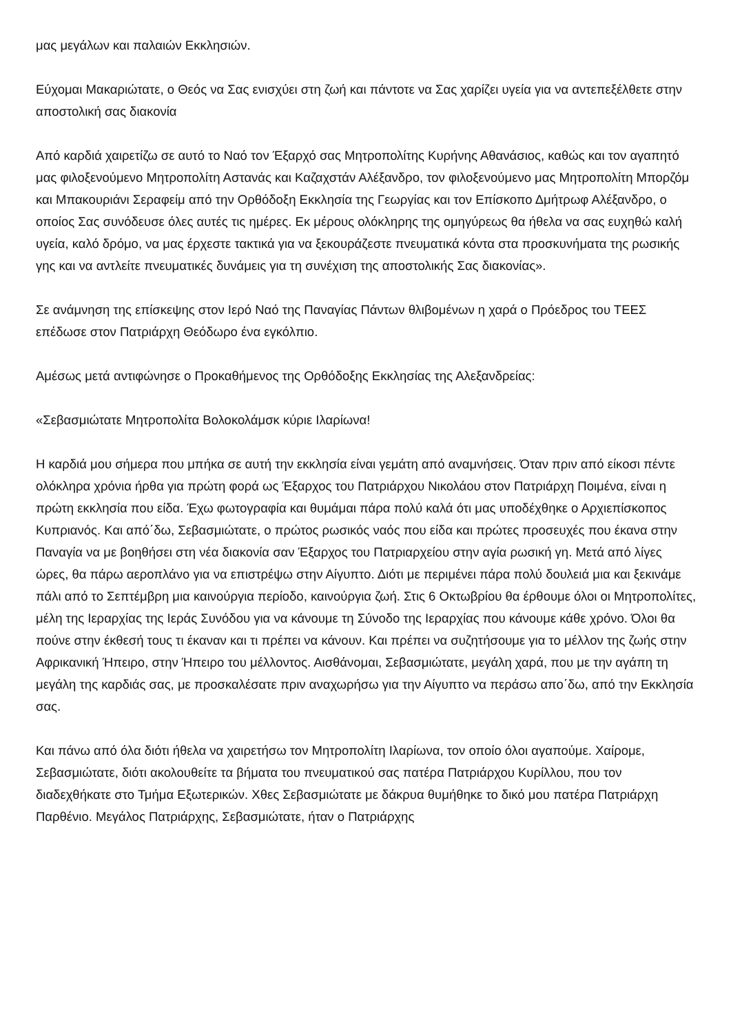μας μεγάλων και παλαιών Εκκλησιών.
Εύχομαι Μακαριώτατε, ο Θεός να Σας ενισχύει στη ζωή και πάντοτε να Σας χαρίζει υγεία για να αντεπεξέλθετε στην αποστολική σας διακονία
Από καρδιά χαιρετίζω σε αυτό το Ναό τον Έξαρχό σας Μητροπολίτης Κυρήνης Αθανάσιος, καθώς και τον αγαπητό μας φιλοξενούμενο Μητροπολίτη Αστανάς και Καζαχστάν Αλέξανδρο, τον φιλοξενούμενο μας Μητροπολίτη Μπορζόμ και Μπακουριάνι Σεραφείμ από την Ορθόδοξη Εκκλησία της Γεωργίας και τον Επίσκοπο Δμήτρωφ Αλέξανδρο, ο οποίος Σας συνόδευσε όλες αυτές τις ημέρες. Εκ μέρους ολόκληρης της ομηγύρεως θα ήθελα να σας ευχηθώ καλή υγεία, καλό δρόμο, να μας έρχεστε τακτικά για να ξεκουράζεστε πνευματικά κόντα στα προσκυνήματα της ρωσικής γης και να αντλείτε πνευματικές δυνάμεις για τη συνέχιση της αποστολικής Σας διακονίας».
Σε ανάμνηση της επίσκεψης στον Ιερό Ναό της Παναγίας Πάντων θλιβομένων η χαρά ο Πρόεδρος του ΤΕΕΣ επέδωσε στον Πατριάρχη Θεόδωρο ένα εγκόλπιο.
Αμέσως μετά αντιφώνησε ο Προκαθήμενος της Ορθόδοξης Εκκλησίας της Αλεξανδρείας:
«Σεβασμιώτατε Μητροπολίτα Βολοκολάμσκ κύριε Ιλαρίωνα!
Η καρδιά μου σήμερα που μπήκα σε αυτή την εκκλησία είναι γεμάτη από αναμνήσεις. Όταν πριν από είκοσι πέντε ολόκληρα χρόνια ήρθα για πρώτη φορά ως Έξαρχος του Πατριάρχου Νικολάου στον Πατριάρχη Ποιμένα, είναι η πρώτη εκκλησία που είδα. Έχω φωτογραφία και θυμάμαι πάρα πολύ καλά ότι μας υποδέχθηκε ο Αρχιεπίσκοπος Κυπριανός. Και από΄δω, Σεβασμιώτατε, ο πρώτος ρωσικός ναός που είδα και πρώτες προσευχές που έκανα στην Παναγία να με βοηθήσει στη νέα διακονία σαν Έξαρχος του Πατριαρχείου στην αγία ρωσική γη. Μετά από λίγες ώρες, θα πάρω αεροπλάνο για να επιστρέψω στην Αίγυπτο. Διότι με περιμένει πάρα πολύ δουλειά μια και ξεκινάμε πάλι από το Σεπτέμβρη μια καινούργια περίοδο, καινούργια ζωή. Στις 6 Οκτωβρίου θα έρθουμε όλοι οι Μητροπολίτες, μέλη της Ιεραρχίας της Ιεράς Συνόδου για να κάνουμε τη Σύνοδο της Ιεραρχίας που κάνουμε κάθε χρόνο. Όλοι θα πούνε στην έκθεσή τους τι έκαναν και τι πρέπει να κάνουν. Και πρέπει να συζητήσουμε για το μέλλον της ζωής στην Αφρικανική Ήπειρο, στην Ήπειρο του μέλλοντος. Αισθάνομαι, Σεβασμιώτατε, μεγάλη χαρά, που με την αγάπη τη μεγάλη της καρδιάς σας, με προσκαλέσατε πριν αναχωρήσω για την Αίγυπτο να περάσω απο΄δω, από την Εκκλησία σας.
Και πάνω από όλα διότι ήθελα να χαιρετήσω τον Μητροπολίτη Ιλαρίωνα, τον οποίο όλοι αγαπούμε. Χαίρομε, Σεβασμιώτατε, διότι ακολουθείτε τα βήματα του πνευματικού σας πατέρα Πατριάρχου Κυρίλλου, που τον διαδεχθήκατε στο Τμήμα Εξωτερικών. Χθες Σεβασμιώτατε με δάκρυα θυμήθηκε το δικό μου πατέρα Πατριάρχη Παρθένιο. Μεγάλος Πατριάρχης, Σεβασμιώτατε, ήταν ο Πατριάρχης